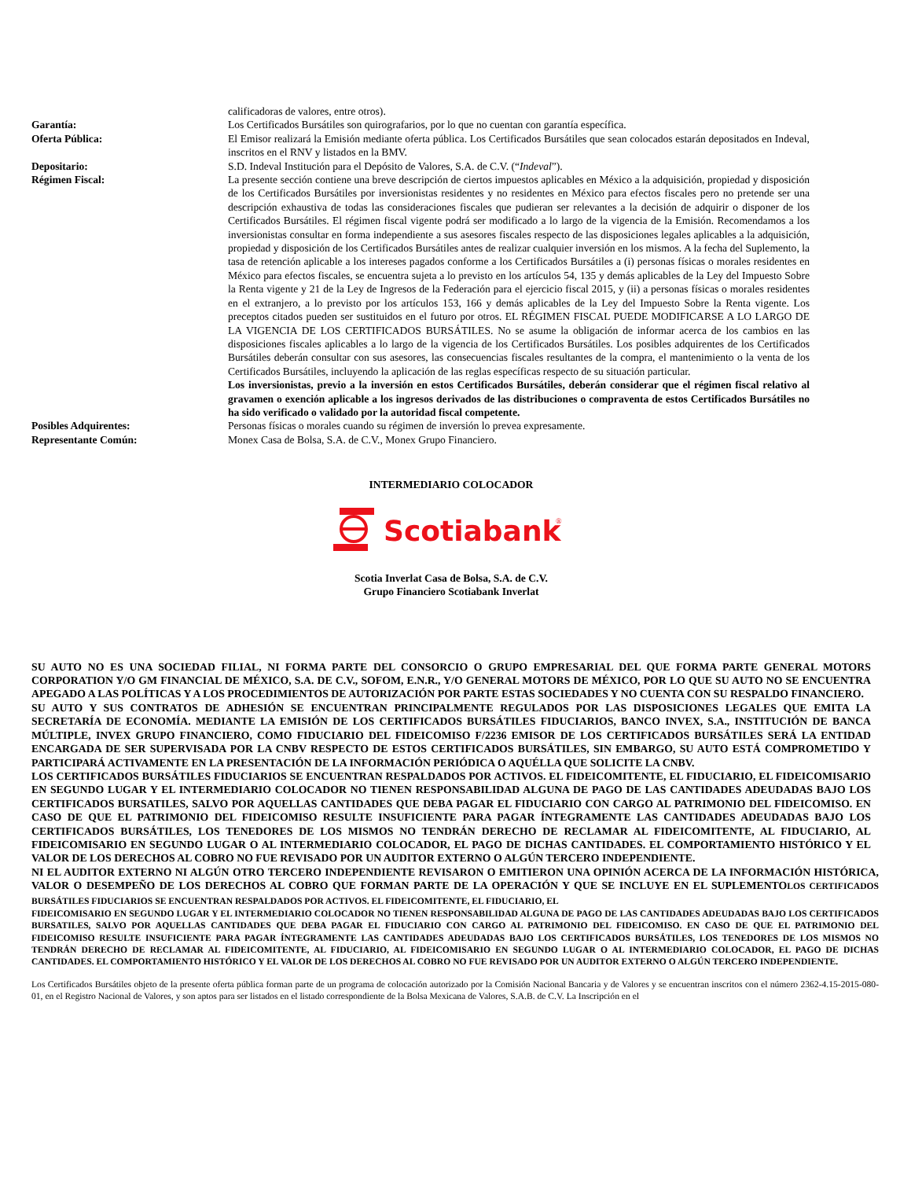calificadoras de valores, entre otros).
Garantía: Los Certificados Bursátiles son quirografarios, por lo que no cuentan con garantía específica.
Oferta Pública: El Emisor realizará la Emisión mediante oferta pública. Los Certificados Bursátiles que sean colocados estarán depositados en Indeval, inscritos en el RNV y listados en la BMV.
Depositario: S.D. Indeval Institución para el Depósito de Valores, S.A. de C.V. (“Indeval”).
Régimen Fiscal: La presente sección contiene una breve descripción de ciertos impuestos aplicables en México a la adquisición, propiedad y disposición de los Certificados Bursátiles por inversionistas residentes y no residentes en México para efectos fiscales pero no pretende ser una descripción exhaustiva de todas las consideraciones fiscales que pudieran ser relevantes a la decisión de adquirir o disponer de los Certificados Bursátiles. El régimen fiscal vigente podrá ser modificado a lo largo de la vigencia de la Emisión. Recomendamos a los inversionistas consultar en forma independiente a sus asesores fiscales respecto de las disposiciones legales aplicables a la adquisición, propiedad y disposición de los Certificados Bursátiles antes de realizar cualquier inversión en los mismos. A la fecha del Suplemento, la tasa de retención aplicable a los intereses pagados conforme a los Certificados Bursátiles a (i) personas físicas o morales residentes en México para efectos fiscales, se encuentra sujeta a lo previsto en los artículos 54, 135 y demás aplicables de la Ley del Impuesto Sobre la Renta vigente y 21 de la Ley de Ingresos de la Federación para el ejercicio fiscal 2015, y (ii) a personas físicas o morales residentes en el extranjero, a lo previsto por los artículos 153, 166 y demás aplicables de la Ley del Impuesto Sobre la Renta vigente. Los preceptos citados pueden ser sustituidos en el futuro por otros. EL RÉGIMEN FISCAL PUEDE MODIFICARSE A LO LARGO DE LA VIGENCIA DE LOS CERTIFICADOS BURSÁTILES. No se asume la obligación de informar acerca de los cambios en las disposiciones fiscales aplicables a lo largo de la vigencia de los Certificados Bursátiles. Los posibles adquirentes de los Certificados Bursátiles deberán consultar con sus asesores, las consecuencias fiscales resultantes de la compra, el mantenimiento o la venta de los Certificados Bursátiles, incluyendo la aplicación de las reglas específicas respecto de su situación particular.
Los inversionistas, previo a la inversión en estos Certificados Bursátiles, deberán considerar que el régimen fiscal relativo al gravamen o exención aplicable a los ingresos derivados de las distribuciones o compraventa de estos Certificados Bursátiles no ha sido verificado o validado por la autoridad fiscal competente.
Posibles Adquirentes: Personas físicas o morales cuando su régimen de inversión lo prevea expresamente.
Representante Común: Monex Casa de Bolsa, S.A. de C.V., Monex Grupo Financiero.
INTERMEDIARIO COLOCADOR
Scotiabank
®
Scotia Inverlat Casa de Bolsa, S.A. de C.V.
Grupo Financiero Scotiabank Inverlat
SU AUTO NO ES UNA SOCIEDAD FILIAL, NI FORMA PARTE DEL CONSORCIO O GRUPO EMPRESARIAL DEL QUE FORMA PARTE GENERAL MOTORS CORPORATION Y/O GM FINANCIAL DE MÉXICO, S.A. DE C.V., SOFOM, E.N.R., Y/O GENERAL MOTORS DE MÉXICO, POR LO QUE SU AUTO NO SE ENCUENTRA APEGADO A LAS POLÍTICAS Y A LOS PROCEDIMIENTOS DE AUTORIZACIÓN POR PARTE ESTAS SOCIEDADES Y NO CUENTA CON SU RESPALDO FINANCIERO.
SU AUTO Y SUS CONTRATOS DE ADHESIÓN SE ENCUENTRAN PRINCIPALMENTE REGULADOS POR LAS DISPOSICIONES LEGALES QUE EMITA LA SECRETARÍA DE ECONOMÍA. MEDIANTE LA EMISIÓN DE LOS CERTIFICADOS BURSÁTILES FIDUCIARIOS, BANCO INVEX, S.A., INSTITUCIÓN DE BANCA MÚLTIPLE, INVEX GRUPO FINANCIERO, COMO FIDUCIARIO DEL FIDEICOMISO F/2236 EMISOR DE LOS CERTIFICADOS BURSÁTILES SERÁ LA ENTIDAD ENCARGADA DE SER SUPERVISADA POR LA CNBV RESPECTO DE ESTOS CERTIFICADOS BURSÁTILES, SIN EMBARGO, SU AUTO ESTÁ COMPROMETIDO Y PARTICIPARÁ ACTIVAMENTE EN LA PRESENTACIÓN DE LA INFORMACIÓN PERIÓDICA O AQUÉLLA QUE SOLICITE LA CNBV.
LOS CERTIFICADOS BURSÁTILES FIDUCIARIOS SE ENCUENTRAN RESPALDADOS POR ACTIVOS. EL FIDEICOMITENTE, EL FIDUCIARIO, EL FIDEICOMISARIO EN SEGUNDO LUGAR Y EL INTERMEDIARIO COLOCADOR NO TIENEN RESPONSABILIDAD ALGUNA DE PAGO DE LAS CANTIDADES ADEUDADAS BAJO LOS CERTIFICADOS BURSATILES, SALVO POR AQUELLAS CANTIDADES QUE DEBA PAGAR EL FIDUCIARIO CON CARGO AL PATRIMONIO DEL FIDEICOMISO. EN CASO DE QUE EL PATRIMONIO DEL FIDEICOMISO RESULTE INSUFICIENTE PARA PAGAR ÍNTEGRAMENTE LAS CANTIDADES ADEUDADAS BAJO LOS CERTIFICADOS BURSÁTILES, LOS TENEDORES DE LOS MISMOS NO TENDRÁN DERECHO DE RECLAMAR AL FIDEICOMITENTE, AL FIDUCIARIO, AL FIDEICOMISARIO EN SEGUNDO LUGAR O AL INTERMEDIARIO COLOCADOR, EL PAGO DE DICHAS CANTIDADES. EL COMPORTAMIENTO HISTÓRICO Y EL VALOR DE LOS DERECHOS AL COBRO NO FUE REVISADO POR UN AUDITOR EXTERNO O ALGÚN TERCERO INDEPENDIENTE.
NI EL AUDITOR EXTERNO NI ALGÚN OTRO TERCERO INDEPENDIENTE REVISARON O EMITIERON UNA OPINIÓN ACERCA DE LA INFORMACIÓN HISTÓRICA, VALOR O DESEMPEÑO DE LOS DERECHOS AL COBRO QUE FORMAN PARTE DE LA OPERACIÓN Y QUE SE INCLUYE EN EL SUPLEMENTOLOS CERTIFICADOS BURSÁTILES FIDUCIARIOS SE ENCUENTRAN RESPALDADOS POR ACTIVOS. EL FIDEICOMITENTE, EL FIDUCIARIO, EL
FIDEICOMISARIO EN SEGUNDO LUGAR Y EL INTERMEDIARIO COLOCADOR NO TIENEN RESPONSABILIDAD ALGUNA DE PAGO DE LAS CANTIDADES ADEUDADAS BAJO LOS CERTIFICADOS BURSATILES, SALVO POR AQUELLAS CANTIDADES QUE DEBA PAGAR EL FIDUCIARIO CON CARGO AL PATRIMONIO DEL FIDEICOMISO. EN CASO DE QUE EL PATRIMONIO DEL FIDEICOMISO RESULTE INSUFICIENTE PARA PAGAR ÍNTEGRAMENTE LAS CANTIDADES ADEUDADAS BAJO LOS CERTIFICADOS BURSÁTILES, LOS TENEDORES DE LOS MISMOS NO TENDRÁN DERECHO DE RECLAMAR AL FIDEICOMITENTE, AL FIDUCIARIO, AL FIDEICOMISARIO EN SEGUNDO LUGAR O AL INTERMEDIARIO COLOCADOR, EL PAGO DE DICHAS CANTIDADES. EL COMPORTAMIENTO HISTÓRICO Y EL VALOR DE LOS DERECHOS AL COBRO NO FUE REVISADO POR UN AUDITOR EXTERNO O ALGÚN TERCERO INDEPENDIENTE.
Los Certificados Bursátiles objeto de la presente oferta pública forman parte de un programa de colocación autorizado por la Comisión Nacional Bancaria y de Valores y se encuentran inscritos con el número 2362-4.15-2015-080-01, en el Registro Nacional de Valores, y son aptos para ser listados en el listado correspondiente de la Bolsa Mexicana de Valores, S.A.B. de C.V. La Inscripción en el